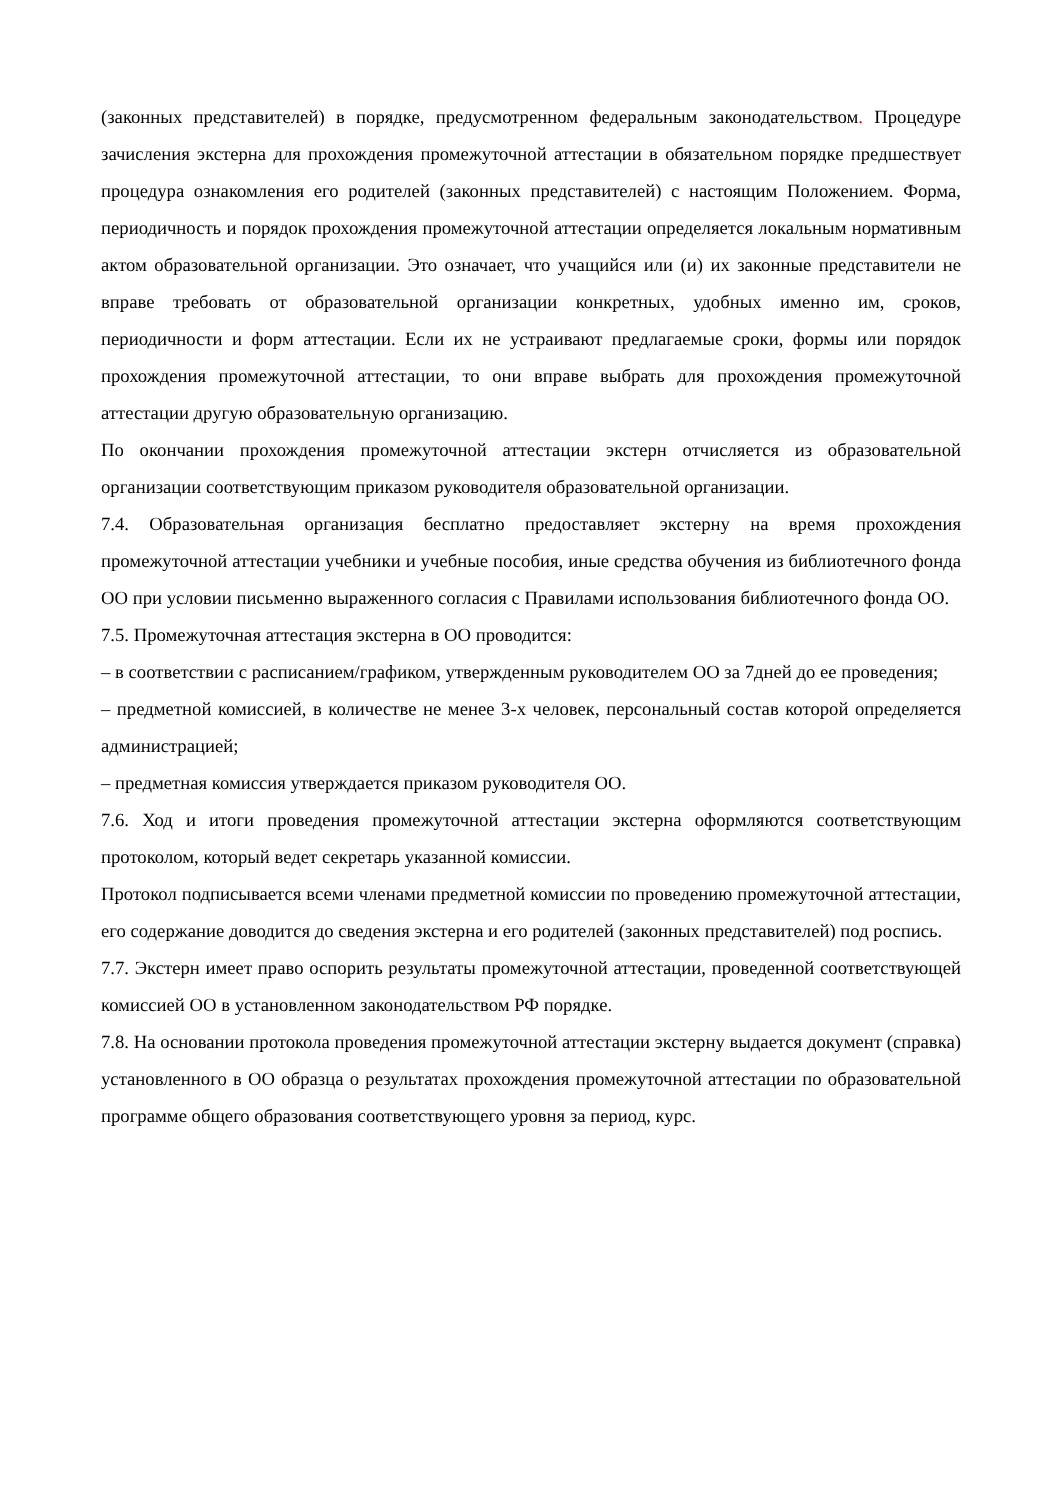(законных представителей) в порядке, предусмотренном федеральным законодательством. Процедуре зачисления экстерна для прохождения промежуточной аттестации в обязательном порядке предшествует процедура ознакомления его родителей (законных представителей) с настоящим Положением. Форма, периодичность и порядок прохождения промежуточной аттестации определяется локальным нормативным актом образовательной организации. Это означает, что учащийся или (и) их законные представители не вправе требовать от образовательной организации конкретных, удобных именно им, сроков, периодичности и форм аттестации. Если их не устраивают предлагаемые сроки, формы или порядок прохождения промежуточной аттестации, то они вправе выбрать для прохождения промежуточной аттестации другую образовательную организацию.
По окончании прохождения промежуточной аттестации экстерн отчисляется из образовательной организации соответствующим приказом руководителя образовательной организации.
7.4. Образовательная организация бесплатно предоставляет экстерну на время прохождения промежуточной аттестации учебники и учебные пособия, иные средства обучения из библиотечного фонда ОО при условии письменно выраженного согласия с Правилами использования библиотечного фонда ОО.
7.5. Промежуточная аттестация экстерна в ОО проводится:
– в соответствии с расписанием/графиком, утвержденным руководителем ОО за 7дней до ее проведения;
– предметной комиссией, в количестве не менее 3-х человек, персональный состав которой определяется администрацией;
– предметная комиссия утверждается приказом руководителя ОО.
7.6. Ход и итоги проведения промежуточной аттестации экстерна оформляются соответствующим протоколом, который ведет секретарь указанной комиссии.
Протокол подписывается всеми членами предметной комиссии по проведению промежуточной аттестации, его содержание доводится до сведения экстерна и его родителей (законных представителей) под роспись.
7.7. Экстерн имеет право оспорить результаты промежуточной аттестации, проведенной соответствующей комиссией ОО в установленном законодательством РФ порядке.
7.8. На основании протокола проведения промежуточной аттестации экстерну выдается документ (справка) установленного в ОО образца о результатах прохождения промежуточной аттестации по образовательной программе общего образования соответствующего уровня за период, курс.